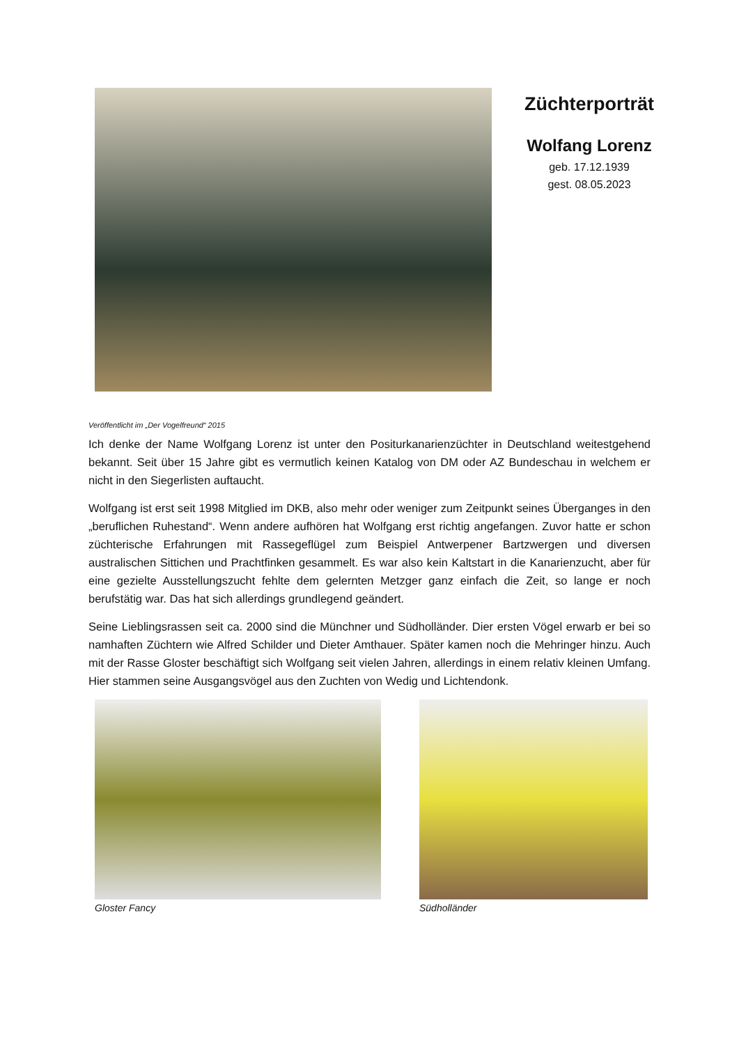Züchterporträt
Wolfang Lorenz
geb. 17.12.1939
gest. 08.05.2023
Veröffentlicht im „Der Vogelfreund“ 2015
Ich denke der Name Wolfgang Lorenz ist unter den Positurkanarienzüchter in Deutschland weitestgehend bekannt. Seit über 15 Jahre gibt es vermutlich keinen Katalog von DM oder AZ Bundeschau in welchem er nicht in den Siegerlisten auftaucht.
Wolfgang ist erst seit 1998 Mitglied im DKB, also mehr oder weniger zum Zeitpunkt seines Überganges in den „beruflichen Ruhestand“. Wenn andere aufhören hat Wolfgang erst richtig angefangen. Zuvor hatte er schon züchterische Erfahrungen mit Rassegeflügel zum Beispiel Antwerpener Bartzwergen und diversen australischen Sittichen und Prachtfinken gesammelt. Es war also kein Kaltstart in die Kanarienzucht, aber für eine gezielte Ausstellungszucht fehlte dem gelernten Metzger ganz einfach die Zeit, so lange er noch berufstätig war. Das hat sich allerdings grundlegend geändert.
Seine Lieblingsrassen seit ca. 2000 sind die Münchner und Südholländer. Dier ersten Vögel erwarb er bei so namhaften Züchtern wie Alfred Schilder und Dieter Amthauer. Später kamen noch die Mehringer hinzu. Auch mit der Rasse Gloster beschäftigt sich Wolfgang seit vielen Jahren, allerdings in einem relativ kleinen Umfang. Hier stammen seine Ausgangsvögel aus den Zuchten von Wedig und Lichtendonk.
Gloster Fancy Südholländer